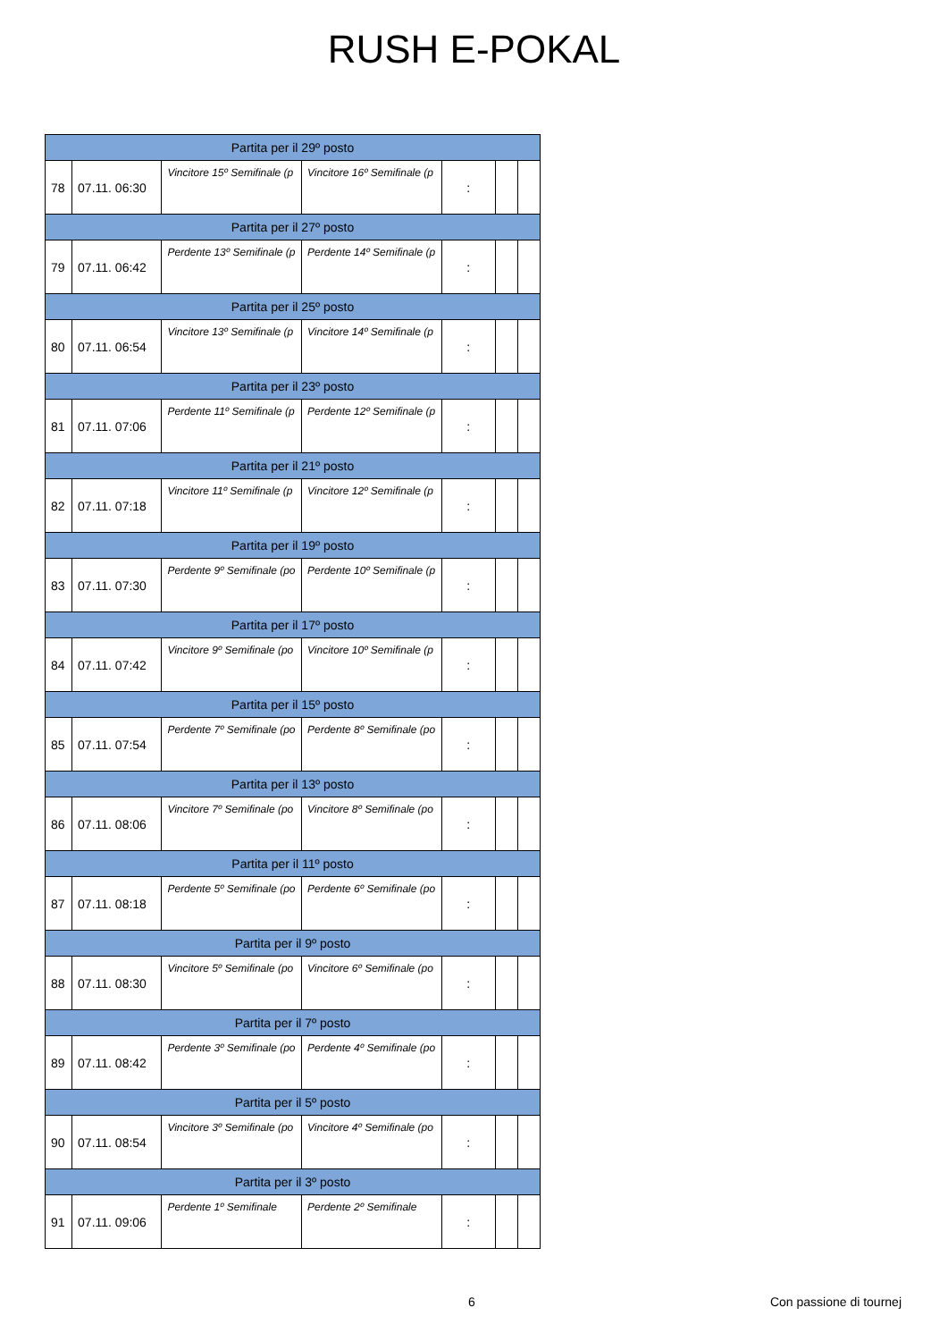RUSH E-POKAL
| Partita per il 29º posto | | | | | | |
| --- | --- | --- | --- | --- | --- | --- |
| 78 | 07.11. 06:30 | Vincitore 15º Semifinale (p | Vincitore 16º Semifinale (p | : | | |
| Partita per il 27º posto | | | | | | |
| 79 | 07.11. 06:42 | Perdente 13º Semifinale (p | Perdente 14º Semifinale (p | : | | |
| Partita per il 25º posto | | | | | | |
| 80 | 07.11. 06:54 | Vincitore 13º Semifinale (p | Vincitore 14º Semifinale (p | : | | |
| Partita per il 23º posto | | | | | | |
| 81 | 07.11. 07:06 | Perdente 11º Semifinale (p | Perdente 12º Semifinale (p | : | | |
| Partita per il 21º posto | | | | | | |
| 82 | 07.11. 07:18 | Vincitore 11º Semifinale (p | Vincitore 12º Semifinale (p | : | | |
| Partita per il 19º posto | | | | | | |
| 83 | 07.11. 07:30 | Perdente 9º Semifinale (po | Perdente 10º Semifinale (p | : | | |
| Partita per il 17º posto | | | | | | |
| 84 | 07.11. 07:42 | Vincitore 9º Semifinale (po | Vincitore 10º Semifinale (p | : | | |
| Partita per il 15º posto | | | | | | |
| 85 | 07.11. 07:54 | Perdente 7º Semifinale (po | Perdente 8º Semifinale (po | : | | |
| Partita per il 13º posto | | | | | | |
| 86 | 07.11. 08:06 | Vincitore 7º Semifinale (po | Vincitore 8º Semifinale (po | : | | |
| Partita per il 11º posto | | | | | | |
| 87 | 07.11. 08:18 | Perdente 5º Semifinale (po | Perdente 6º Semifinale (po | : | | |
| Partita per il 9º posto | | | | | | |
| 88 | 07.11. 08:30 | Vincitore 5º Semifinale (po | Vincitore 6º Semifinale (po | : | | |
| Partita per il 7º posto | | | | | | |
| 89 | 07.11. 08:42 | Perdente 3º Semifinale (po | Perdente 4º Semifinale (po | : | | |
| Partita per il 5º posto | | | | | | |
| 90 | 07.11. 08:54 | Vincitore 3º Semifinale (po | Vincitore 4º Semifinale (po | : | | |
| Partita per il 3º posto | | | | | | |
| 91 | 07.11. 09:06 | Perdente 1º Semifinale | Perdente 2º Semifinale | : | | |
6 Con passione di tournej